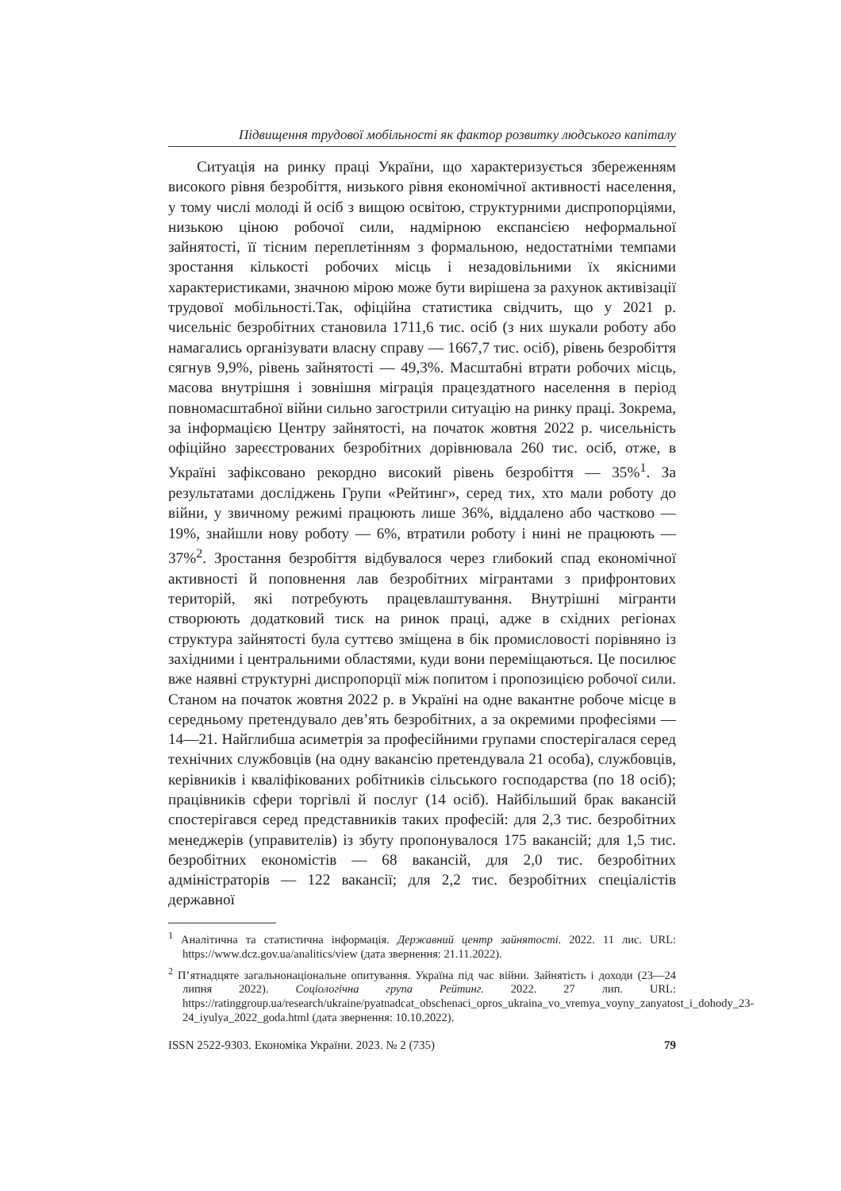Підвищення трудової мобільності як фактор розвитку людського капіталу
Ситуація на ринку праці України, що характеризується збереженням високого рівня безробіття, низького рівня економічної активності населення, у тому числі молоді й осіб з вищою освітою, структурними диспропорціями, низькою ціною робочої сили, надмірною експансією неформальної зайнятості, її тісним переплетінням з формальною, недостатніми темпами зростання кількості робочих місць і незадовільними їх якісними характеристиками, значною мірою може бути вирішена за рахунок активізації трудової мобільності.Так, офіційна статистика свідчить, що у 2021 р. чисельніс безробітних становила 1711,6 тис. осіб (з них шукали роботу або намагались організувати власну справу — 1667,7 тис. осіб), рівень безробіття сягнув 9,9%, рівень зайнятості — 49,3%. Масштабні втрати робочих місць, масова внутрішня і зовнішня міграція працездатного населення в період повномасштабної війни сильно загострили ситуацію на ринку праці. Зокрема, за інформацією Центру зайнятості, на початок жовтня 2022 р. чисельність офіційно зареєстрованих безробітних дорівнювала 260 тис. осіб, отже, в Україні зафіксовано рекордно високий рівень безробіття — 35%<sup>1</sup>. За результатами досліджень Групи «Рейтинг», серед тих, хто мали роботу до війни, у звичному режимі працюють лише 36%, віддалено або частково — 19%, знайшли нову роботу — 6%, втратили роботу і нині не працюють — 37%<sup>2</sup>. Зростання безробіття відбувалося через глибокий спад економічної активності й поповнення лав безробітних мігрантами з прифронтових територій, які потребують працевлаштування. Внутрішні мігранти створюють додатковий тиск на ринок праці, адже в східних регіонах структура зайнятості була суттєво зміщена в бік промисловості порівняно із західними і центральними областями, куди вони переміщаються. Це посилює вже наявні структурні диспропорції між попитом і пропозицією робочої сили. Станом на початок жовтня 2022 р. в Україні на одне вакантне робоче місце в середньому претендувало дев’ять безробітних, а за окремими професіями — 14—21. Найглибша асиметрія за професійними групами спостерігалася серед технічних службовців (на одну вакансію претендувала 21 особа), службовців, керівників і кваліфікованих робітників сільського господарства (по 18 осіб); працівників сфери торгівлі й послуг (14 осіб). Найбільший брак вакансій спостерігався серед представників таких професій: для 2,3 тис. безробітних менеджерів (управителів) із збуту пропонувалося 175 вакансій; для 1,5 тис. безробітних економістів — 68 вакансій, для 2,0 тис. безробітних адміністраторів — 122 вакансії; для 2,2 тис. безробітних спеціалістів державної
<sup>1</sup> Аналітична та статистична інформація. Державний центр зайнятості. 2022. 11 лис. URL: https://www.dcz.gov.ua/analitics/view (дата звернення: 21.11.2022).
<sup>2</sup> П’ятнадцяте загальнонаціональне опитування. Україна під час війни. Зайнятість і доходи (23—24 липня 2022). Соціологічна група Рейтинг. 2022. 27 лип. URL: https://ratinggroup.ua/research/ukraine/pyatnadcat_obschenaci_opros_ukraina_vo_vremya_voyny_zanyatost_i_dohody_23-24_iyulya_2022_goda.html (дата звернення: 10.10.2022).
ISSN 2522-9303. Економіка України. 2023. № 2 (735) 79